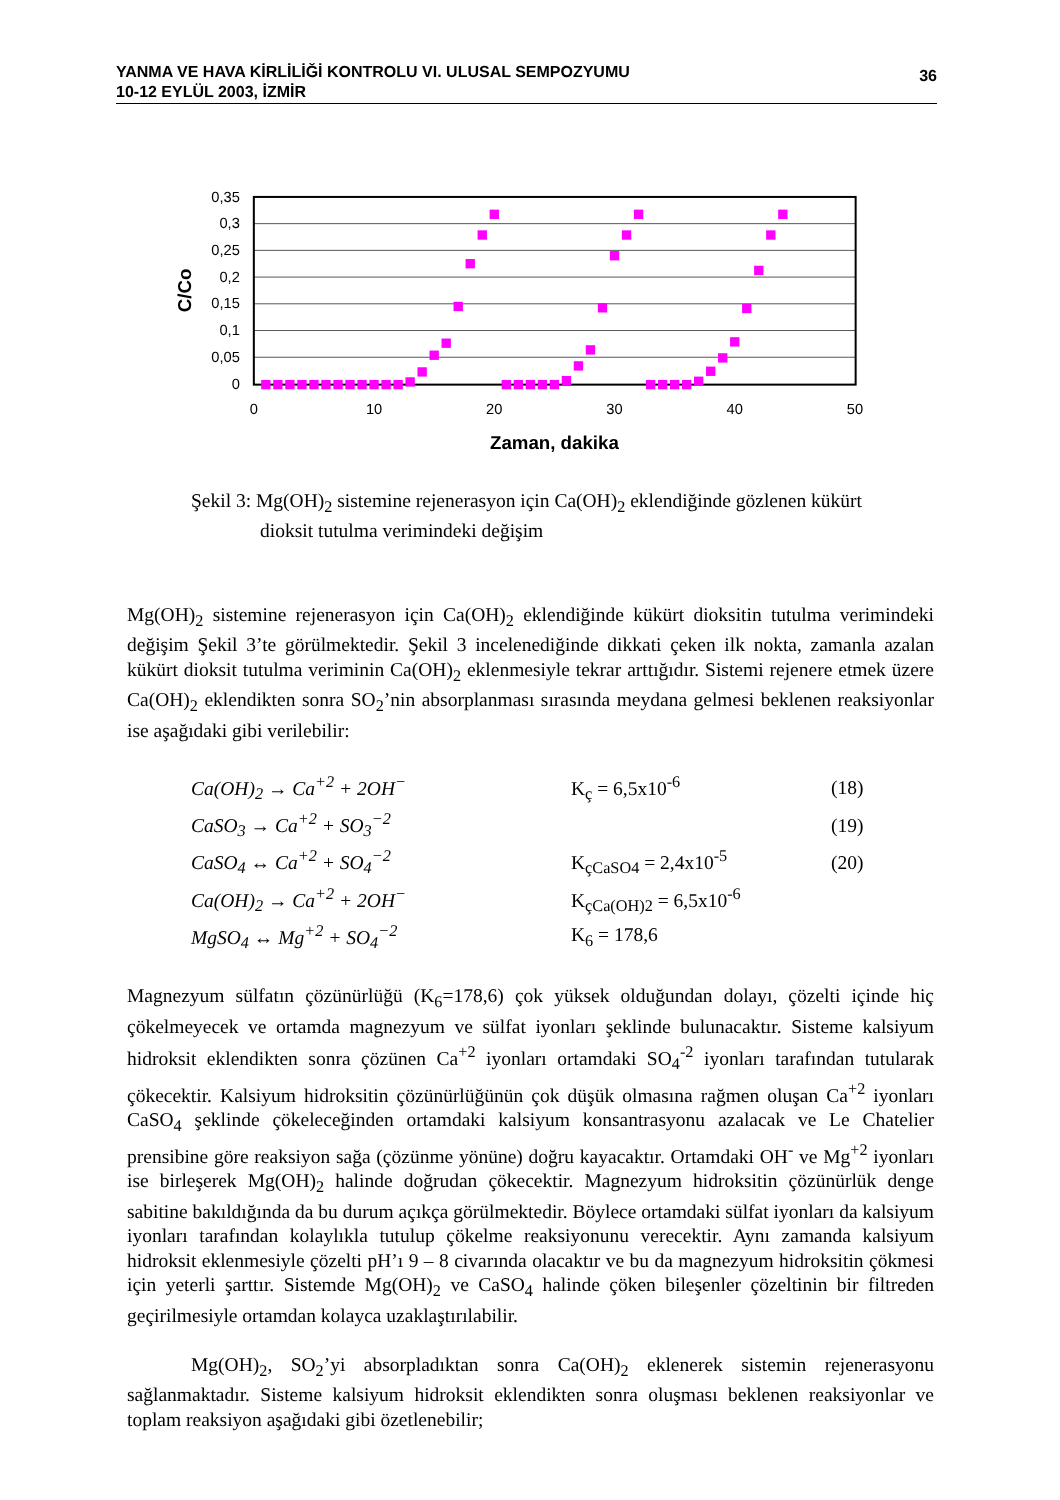YANMA VE HAVA KİRLİLİĞİ KONTROLU VI. ULUSAL SEMPOZYUMU
10-12 EYLÜL 2003, İZMİR
36
0,35
0,3
0,25
0,2
0,15
0,1
0,05
0
0
10
20
30
40
50
Zaman, dakika
C/Co
Şekil 3: Mg(OH)<sub>2</sub> sistemine rejenerasyon için Ca(OH)<sub>2</sub> eklendiğinde gözlenen kükürt
dioksit tutulma verimindeki değişim
Mg(OH)<sub>2</sub> sistemine rejenerasyon için Ca(OH)<sub>2</sub> eklendiğinde kükürt dioksitin tutulma verimindeki değişim Şekil 3’te görülmektedir. Şekil 3 incelenediğinde dikkati çeken ilk nokta, zamanla azalan kükürt dioksit tutulma veriminin Ca(OH)<sub>2</sub> eklenmesiyle tekrar arttığıdır. Sistemi rejenere etmek üzere Ca(OH)<sub>2</sub> eklendikten sonra SO<sub>2</sub>’nin absorplanması sırasında meydana gelmesi beklenen reaksiyonlar ise aşağıdaki gibi verilebilir:
| Ca(OH)<sub>2</sub> → Ca<sup>+2</sup> + 2OH<sup>−</sup> | K<sub>ç</sub> = 6,5x10<sup>-6</sup> | (18) |
| CaSO<sub>3</sub> → Ca<sup>+2</sup> + SO<sub>3</sub><sup>−2</sup> | | (19) |
| CaSO<sub>4</sub> ↔ Ca<sup>+2</sup> + SO<sub>4</sub><sup>−2</sup> | K<sub>çCaSO4</sub> = 2,4x10<sup>-5</sup> | (20) |
| Ca(OH)<sub>2</sub> → Ca<sup>+2</sup> + 2OH<sup>−</sup> | K<sub>çCa(OH)2</sub> = 6,5x10<sup>-6</sup> | |
| MgSO<sub>4</sub> ↔ Mg<sup>+2</sup> + SO<sub>4</sub><sup>−2</sup> | K<sub>6</sub> = 178,6 | |
Magnezyum sülfatın çözünürlüğü (K<sub>6</sub>=178,6) çok yüksek olduğundan dolayı, çözelti içinde hiç çökelmeyecek ve ortamda magnezyum ve sülfat iyonları şeklinde bulunacaktır. Sisteme kalsiyum hidroksit eklendikten sonra çözünen Ca<sup>+2</sup> iyonları ortamdaki SO<sub>4</sub><sup>-2</sup> iyonları tarafından tutularak çökecektir. Kalsiyum hidroksitin çözünürlüğünün çok düşük olmasına rağmen oluşan Ca<sup>+2</sup> iyonları CaSO<sub>4</sub> şeklinde çökeleceğinden ortamdaki kalsiyum konsantrasyonu azalacak ve Le Chatelier prensibine göre reaksiyon sağa (çözünme yönüne) doğru kayacaktır. Ortamdaki OH<sup>-</sup> ve Mg<sup>+2</sup> iyonları ise birleşerek Mg(OH)<sub>2</sub> halinde doğrudan çökecektir. Magnezyum hidroksitin çözünürlük denge sabitine bakıldığında da bu durum açıkça görülmektedir. Böylece ortamdaki sülfat iyonları da kalsiyum iyonları tarafından kolaylıkla tutulup çökelme reaksiyonunu verecektir. Aynı zamanda kalsiyum hidroksit eklenmesiyle çözelti pH’ı 9 – 8 civarında olacaktır ve bu da magnezyum hidroksitin çökmesi için yeterli şarttır. Sistemde Mg(OH)<sub>2</sub> ve CaSO<sub>4</sub> halinde çöken bileşenler çözeltinin bir filtreden geçirilmesiyle ortamdan kolayca uzaklaştırılabilir.
Mg(OH)<sub>2</sub>, SO<sub>2</sub>’yi absorpladıktan sonra Ca(OH)<sub>2</sub> eklenerek sistemin rejenerasyonu sağlanmaktadır. Sisteme kalsiyum hidroksit eklendikten sonra oluşması beklenen reaksiyonlar ve toplam reaksiyon aşağıdaki gibi özetlenebilir;